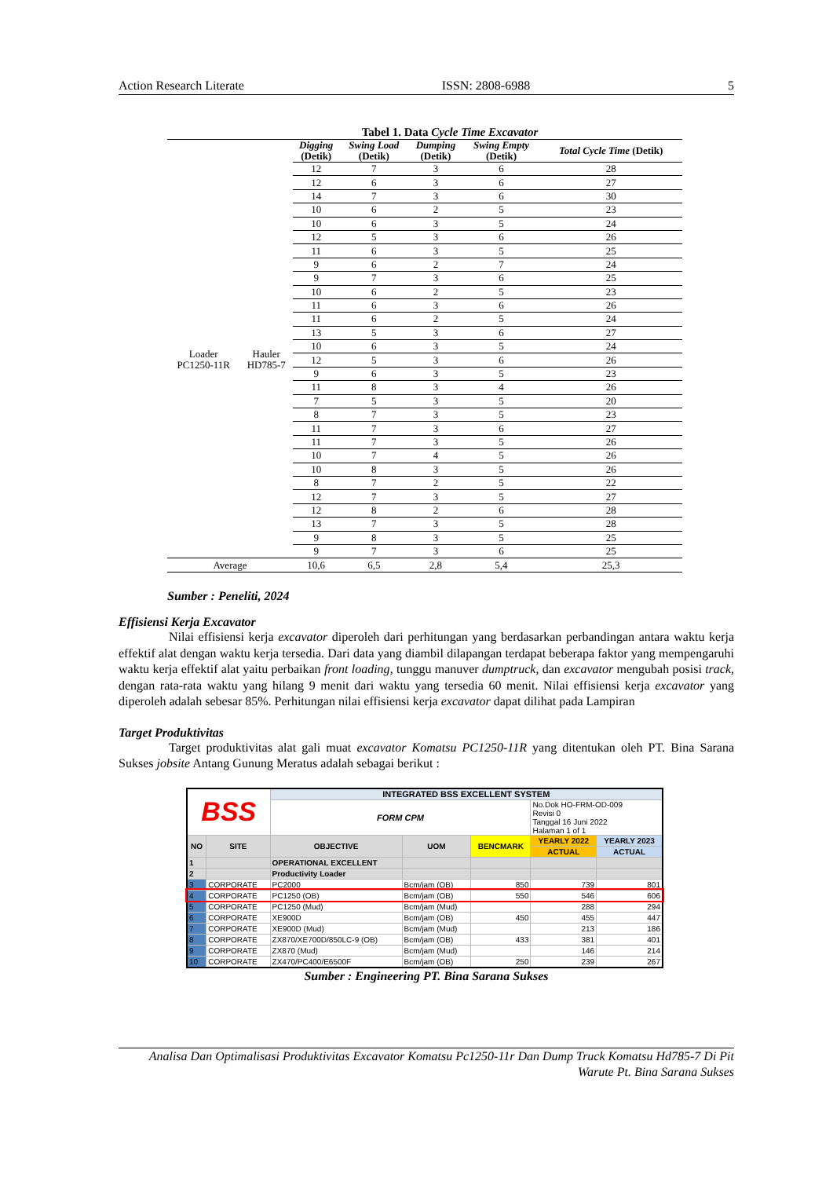Action Research Literate ISSN: 2808-6988 5
Tabel 1. Data Cycle Time Excavator
| | | Digging (Detik) | Swing Load (Detik) | Dumping (Detik) | Swing Empty (Detik) | Total Cycle Time (Detik) |
| --- | --- | --- | --- | --- | --- | --- |
| Loader PC1250-11R | Hauler HD785-7 | 12 | 7 | 3 | 6 | 28 |
| | | 12 | 6 | 3 | 6 | 27 |
| | | 14 | 7 | 3 | 6 | 30 |
| | | 10 | 6 | 2 | 5 | 23 |
| | | 10 | 6 | 3 | 5 | 24 |
| | | 12 | 5 | 3 | 6 | 26 |
| | | 11 | 6 | 3 | 5 | 25 |
| | | 9 | 6 | 2 | 7 | 24 |
| | | 9 | 7 | 3 | 6 | 25 |
| | | 10 | 6 | 2 | 5 | 23 |
| | | 11 | 6 | 3 | 6 | 26 |
| | | 11 | 6 | 2 | 5 | 24 |
| | | 13 | 5 | 3 | 6 | 27 |
| | | 10 | 6 | 3 | 5 | 24 |
| | | 12 | 5 | 3 | 6 | 26 |
| | | 9 | 6 | 3 | 5 | 23 |
| | | 11 | 8 | 3 | 4 | 26 |
| | | 7 | 5 | 3 | 5 | 20 |
| | | 8 | 7 | 3 | 5 | 23 |
| | | 11 | 7 | 3 | 6 | 27 |
| | | 11 | 7 | 3 | 5 | 26 |
| | | 10 | 7 | 4 | 5 | 26 |
| | | 10 | 8 | 3 | 5 | 26 |
| | | 8 | 7 | 2 | 5 | 22 |
| | | 12 | 7 | 3 | 5 | 27 |
| | | 12 | 8 | 2 | 6 | 28 |
| | | 13 | 7 | 3 | 5 | 28 |
| | | 9 | 8 | 3 | 5 | 25 |
| | | 9 | 7 | 3 | 6 | 25 |
| Average | | 10,6 | 6,5 | 2,8 | 5,4 | 25,3 |
Sumber : Peneliti, 2024
Effisiensi Kerja Excavator
Nilai effisiensi kerja excavator diperoleh dari perhitungan yang berdasarkan perbandingan antara waktu kerja effektif alat dengan waktu kerja tersedia. Dari data yang diambil dilapangan terdapat beberapa faktor yang mempengaruhi waktu kerja effektif alat yaitu perbaikan front loading, tunggu manuver dumptruck, dan excavator mengubah posisi track, dengan rata-rata waktu yang hilang 9 menit dari waktu yang tersedia 60 menit. Nilai effisiensi kerja excavator yang diperoleh adalah sebesar 85%. Perhitungan nilai effisiensi kerja excavator dapat dilihat pada Lampiran
Target Produktivitas
Target produktivitas alat gali muat excavator Komatsu PC1250-11R yang ditentukan oleh PT. Bina Sarana Sukses jobsite Antang Gunung Meratus adalah sebagai berikut :
| BSS | | INTEGRATED BSS EXCELLENT SYSTEM | | | | |
| | | FORM CPM | | | No.Dok HO-FRM-OD-009 Revisi 0 Tanggal 16 Juni 2022 Halaman 1 of 1 | |
| NO | SITE | OBJECTIVE | UOM | BENCMARK | YEARLY 2022 | YEARLY 2023 |
| | | | | | ACTUAL | ACTUAL |
| 1 | | OPERATIONAL EXCELLENT | | | | |
| 2 | | Productivity Loader | | | | |
| 3 | CORPORATE | PC2000 | Bcm/jam (OB) | 850 | 739 | 801 |
| 4 | CORPORATE | PC1250 (OB) | Bcm/jam (OB) | 550 | 546 | 606 |
| 5 | CORPORATE | PC1250 (Mud) | Bcm/jam (Mud) | | 288 | 294 |
| 6 | CORPORATE | XE900D | Bcm/jam (OB) | 450 | 455 | 447 |
| 7 | CORPORATE | XE900D (Mud) | Bcm/jam (Mud) | | 213 | 186 |
| 8 | CORPORATE | ZX870/XE700D/850LC-9 (OB) | Bcm/jam (OB) | 433 | 381 | 401 |
| 9 | CORPORATE | ZX870 (Mud) | Bcm/jam (Mud) | | 146 | 214 |
| 10 | CORPORATE | ZX470/PC400/E6500F | Bcm/jam (OB) | 250 | 239 | 267 |
Sumber : Engineering PT. Bina Sarana Sukses
Analisa Dan Optimalisasi Produktivitas Excavator Komatsu Pc1250-11r Dan Dump Truck Komatsu Hd785-7 Di Pit Warute Pt. Bina Sarana Sukses